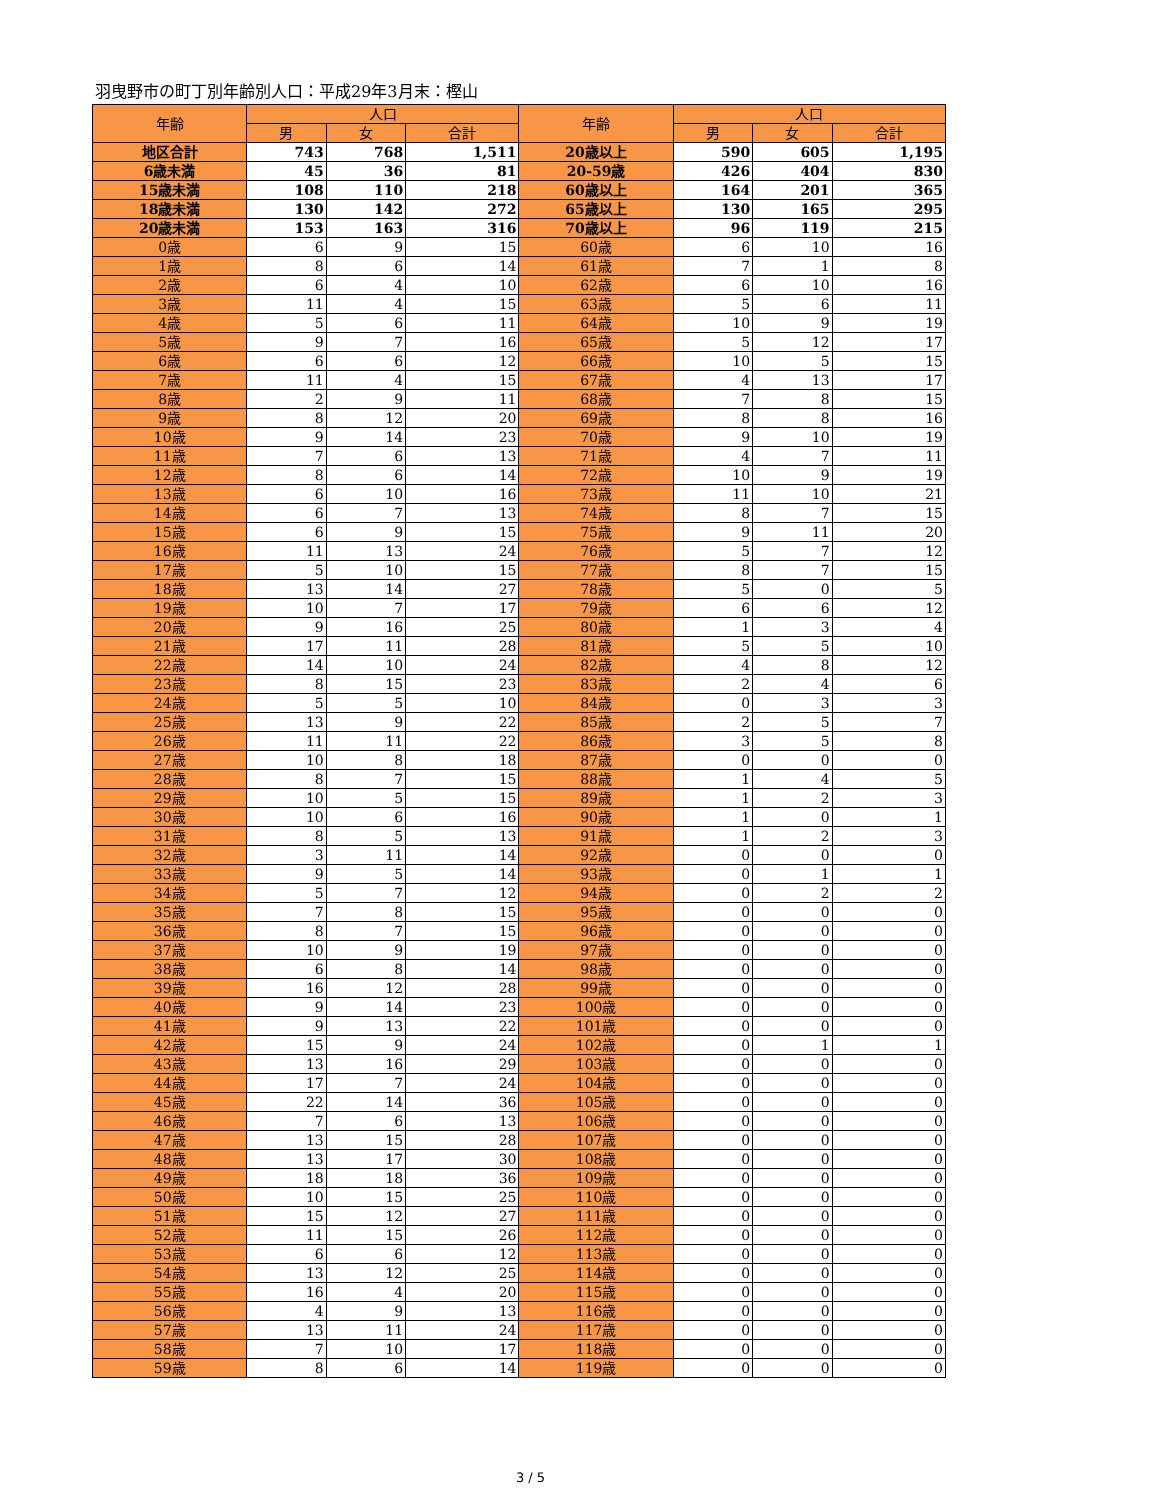羽曳野市の町丁別年齢別人口：平成29年3月末：樫山
| 年齢 | 人口 | | | 年齢 | 人口 | | |
| --- | --- | --- | --- | --- | --- | --- | --- |
| | 男 | 女 | 合計 | | 男 | 女 | 合計 |
| 地区合計 | 743 | 768 | 1,511 | 20歳以上 | 590 | 605 | 1,195 |
| 6歳未満 | 45 | 36 | 81 | 20-59歳 | 426 | 404 | 830 |
| 15歳未満 | 108 | 110 | 218 | 60歳以上 | 164 | 201 | 365 |
| 18歳未満 | 130 | 142 | 272 | 65歳以上 | 130 | 165 | 295 |
| 20歳未満 | 153 | 163 | 316 | 70歳以上 | 96 | 119 | 215 |
| 0歳 | 6 | 9 | 15 | 60歳 | 6 | 10 | 16 |
| 1歳 | 8 | 6 | 14 | 61歳 | 7 | 1 | 8 |
| 2歳 | 6 | 4 | 10 | 62歳 | 6 | 10 | 16 |
| 3歳 | 11 | 4 | 15 | 63歳 | 5 | 6 | 11 |
| 4歳 | 5 | 6 | 11 | 64歳 | 10 | 9 | 19 |
| 5歳 | 9 | 7 | 16 | 65歳 | 5 | 12 | 17 |
| 6歳 | 6 | 6 | 12 | 66歳 | 10 | 5 | 15 |
| 7歳 | 11 | 4 | 15 | 67歳 | 4 | 13 | 17 |
| 8歳 | 2 | 9 | 11 | 68歳 | 7 | 8 | 15 |
| 9歳 | 8 | 12 | 20 | 69歳 | 8 | 8 | 16 |
| 10歳 | 9 | 14 | 23 | 70歳 | 9 | 10 | 19 |
| 11歳 | 7 | 6 | 13 | 71歳 | 4 | 7 | 11 |
| 12歳 | 8 | 6 | 14 | 72歳 | 10 | 9 | 19 |
| 13歳 | 6 | 10 | 16 | 73歳 | 11 | 10 | 21 |
| 14歳 | 6 | 7 | 13 | 74歳 | 8 | 7 | 15 |
| 15歳 | 6 | 9 | 15 | 75歳 | 9 | 11 | 20 |
| 16歳 | 11 | 13 | 24 | 76歳 | 5 | 7 | 12 |
| 17歳 | 5 | 10 | 15 | 77歳 | 8 | 7 | 15 |
| 18歳 | 13 | 14 | 27 | 78歳 | 5 | 0 | 5 |
| 19歳 | 10 | 7 | 17 | 79歳 | 6 | 6 | 12 |
| 20歳 | 9 | 16 | 25 | 80歳 | 1 | 3 | 4 |
| 21歳 | 17 | 11 | 28 | 81歳 | 5 | 5 | 10 |
| 22歳 | 14 | 10 | 24 | 82歳 | 4 | 8 | 12 |
| 23歳 | 8 | 15 | 23 | 83歳 | 2 | 4 | 6 |
| 24歳 | 5 | 5 | 10 | 84歳 | 0 | 3 | 3 |
| 25歳 | 13 | 9 | 22 | 85歳 | 2 | 5 | 7 |
| 26歳 | 11 | 11 | 22 | 86歳 | 3 | 5 | 8 |
| 27歳 | 10 | 8 | 18 | 87歳 | 0 | 0 | 0 |
| 28歳 | 8 | 7 | 15 | 88歳 | 1 | 4 | 5 |
| 29歳 | 10 | 5 | 15 | 89歳 | 1 | 2 | 3 |
| 30歳 | 10 | 6 | 16 | 90歳 | 1 | 0 | 1 |
| 31歳 | 8 | 5 | 13 | 91歳 | 1 | 2 | 3 |
| 32歳 | 3 | 11 | 14 | 92歳 | 0 | 0 | 0 |
| 33歳 | 9 | 5 | 14 | 93歳 | 0 | 1 | 1 |
| 34歳 | 5 | 7 | 12 | 94歳 | 0 | 2 | 2 |
| 35歳 | 7 | 8 | 15 | 95歳 | 0 | 0 | 0 |
| 36歳 | 8 | 7 | 15 | 96歳 | 0 | 0 | 0 |
| 37歳 | 10 | 9 | 19 | 97歳 | 0 | 0 | 0 |
| 38歳 | 6 | 8 | 14 | 98歳 | 0 | 0 | 0 |
| 39歳 | 16 | 12 | 28 | 99歳 | 0 | 0 | 0 |
| 40歳 | 9 | 14 | 23 | 100歳 | 0 | 0 | 0 |
| 41歳 | 9 | 13 | 22 | 101歳 | 0 | 0 | 0 |
| 42歳 | 15 | 9 | 24 | 102歳 | 0 | 1 | 1 |
| 43歳 | 13 | 16 | 29 | 103歳 | 0 | 0 | 0 |
| 44歳 | 17 | 7 | 24 | 104歳 | 0 | 0 | 0 |
| 45歳 | 22 | 14 | 36 | 105歳 | 0 | 0 | 0 |
| 46歳 | 7 | 6 | 13 | 106歳 | 0 | 0 | 0 |
| 47歳 | 13 | 15 | 28 | 107歳 | 0 | 0 | 0 |
| 48歳 | 13 | 17 | 30 | 108歳 | 0 | 0 | 0 |
| 49歳 | 18 | 18 | 36 | 109歳 | 0 | 0 | 0 |
| 50歳 | 10 | 15 | 25 | 110歳 | 0 | 0 | 0 |
| 51歳 | 15 | 12 | 27 | 111歳 | 0 | 0 | 0 |
| 52歳 | 11 | 15 | 26 | 112歳 | 0 | 0 | 0 |
| 53歳 | 6 | 6 | 12 | 113歳 | 0 | 0 | 0 |
| 54歳 | 13 | 12 | 25 | 114歳 | 0 | 0 | 0 |
| 55歳 | 16 | 4 | 20 | 115歳 | 0 | 0 | 0 |
| 56歳 | 4 | 9 | 13 | 116歳 | 0 | 0 | 0 |
| 57歳 | 13 | 11 | 24 | 117歳 | 0 | 0 | 0 |
| 58歳 | 7 | 10 | 17 | 118歳 | 0 | 0 | 0 |
| 59歳 | 8 | 6 | 14 | 119歳 | 0 | 0 | 0 |
3 / 5